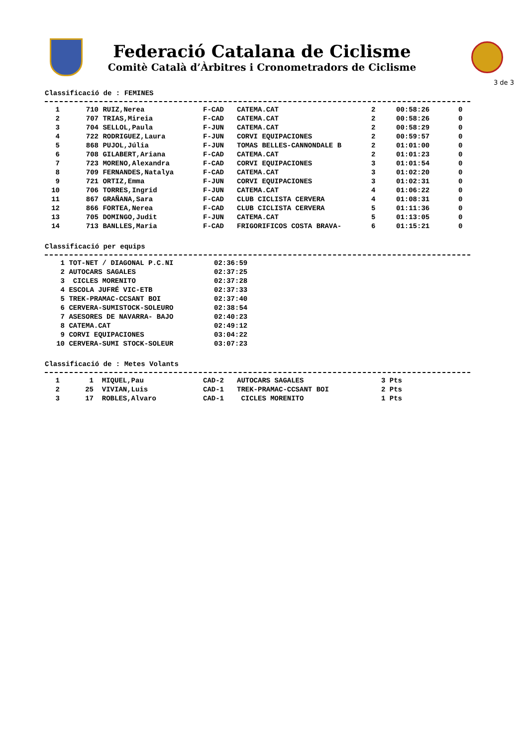Federació Catalana de Ciclisme
Comitè Català d’Àrbitres i Cronometradors de Ciclisme
3 de 3
Classificació de : FEMINES
| 1 | 710 | RUIZ,Nerea | F-CAD | CATEMA.CAT | 2 | 00:58:26 | 0 |
| 2 | 707 | TRIAS,Mireia | F-CAD | CATEMA.CAT | 2 | 00:58:26 | 0 |
| 3 | 704 | SELLOL,Paula | F-JUN | CATEMA.CAT | 2 | 00:58:29 | 0 |
| 4 | 722 | RODRIGUEZ,Laura | F-JUN | CORVI EQUIPACIONES | 2 | 00:59:57 | 0 |
| 5 | 868 | PUJOL,Júlia | F-JUN | TOMAS BELLES-CANNONDALE B | 2 | 01:01:00 | 0 |
| 6 | 708 | GILABERT,Ariana | F-CAD | CATEMA.CAT | 2 | 01:01:23 | 0 |
| 7 | 723 | MORENO,Alexandra | F-CAD | CORVI EQUIPACIONES | 3 | 01:01:54 | 0 |
| 8 | 709 | FERNANDES,Natalya | F-CAD | CATEMA.CAT | 3 | 01:02:20 | 0 |
| 9 | 721 | ORTIZ,Emma | F-JUN | CORVI EQUIPACIONES | 3 | 01:02:31 | 0 |
| 10 | 706 | TORRES,Ingrid | F-JUN | CATEMA.CAT | 4 | 01:06:22 | 0 |
| 11 | 867 | GRAÑANA,Sara | F-CAD | CLUB CICLISTA CERVERA | 4 | 01:08:31 | 0 |
| 12 | 866 | FORTEA,Nerea | F-CAD | CLUB CICLISTA CERVERA | 5 | 01:11:36 | 0 |
| 13 | 705 | DOMINGO,Judit | F-JUN | CATEMA.CAT | 5 | 01:13:05 | 0 |
| 14 | 713 | BANLLES,Maria | F-CAD | FRIGORIFICOS COSTA BRAVA- | 6 | 01:15:21 | 0 |
Classificació per equips
| 1 | TOT-NET / DIAGONAL P.C.NI | 02:36:59 |
| 2 | AUTOCARS SAGALES | 02:37:25 |
| 3 | CICLES MORENITO | 02:37:28 |
| 4 | ESCOLA JUFRÉ VIC-ETB | 02:37:33 |
| 5 | TREK-PRAMAC-CCSANT BOI | 02:37:40 |
| 6 | CERVERA-SUMISTOCK-SOLEURO | 02:38:54 |
| 7 | ASESORES DE NAVARRA- BAJO | 02:40:23 |
| 8 | CATEMA.CAT | 02:49:12 |
| 9 | CORVI EQUIPACIONES | 03:04:22 |
| 10 | CERVERA-SUMI STOCK-SOLEUR | 03:07:23 |
Classificació de : Metes Volants
| 1 | 1 | MIQUEL,Pau | CAD-2 | AUTOCARS SAGALES | 3 Pts |
| 2 | 25 | VIVIAN,Luis | CAD-1 | TREK-PRAMAC-CCSANT BOI | 2 Pts |
| 3 | 17 | ROBLES,Alvaro | CAD-1 | CICLES MORENITO | 1 Pts |